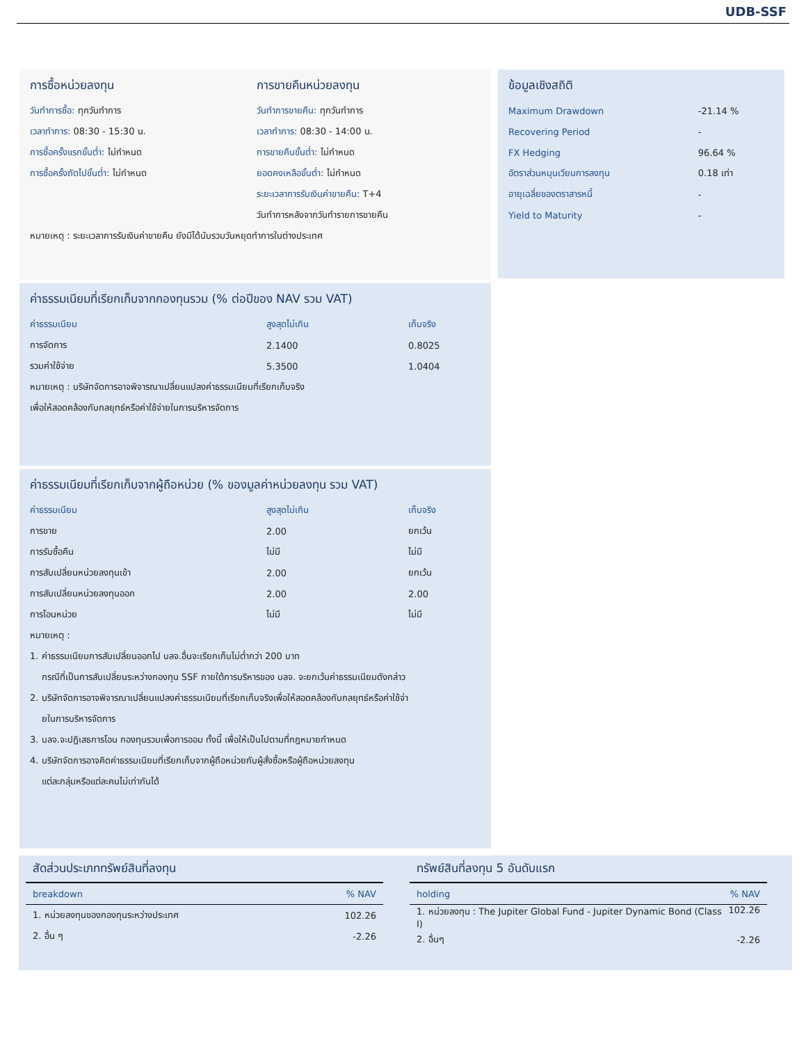UDB-SSF
การซื้อหน่วยลงทุน
วันทำการซื้อ: ทุกวันทำการ
เวลาทำการ: 08:30 - 15:30 น.
การซื้อครั้งแรกขั้นต่ำ: ไม่กำหนด
การซื้อครั้งถัดไปขั้นต่ำ: ไม่กำหนด
การขายคืนหน่วยลงทุน
วันทำการขายคืน: ทุกวันทำการ
เวลาทำการ: 08:30 - 14:00 น.
การขายคืนขั้นต่ำ: ไม่กำหนด
ยอดคงเหลือขั้นต่ำ: ไม่กำหนด
ระยะเวลาการรับเงินค่าขายคืน: T+4
วันทำการหลังจากวันทำรายการขายคืน
หมายเหตุ : ระยะเวลาการรับเงินค่าขายคืน ยังมีได้นับรวมวันหยุดทำการในต่างประเทศ
ข้อมูลเชิงสถิติ
| Maximum Drawdown | -21.14 % |
| Recovering Period | - |
| FX Hedging | 96.64 % |
| อัตราส่วนหมุนเวียนการลงทุน | 0.18 เท่า |
| อายุเฉลี่ยของตราสารหนี้ | - |
| Yield to Maturity | - |
ค่าธรรมเนียมที่เรียกเก็บจากกองทุนรวม (% ต่อปีของ NAV รวม VAT)
| ค่าธรรมเนียม | สูงสุดไม่เกิน | เก็บจริง |
| --- | --- | --- |
| การจัดการ | 2.1400 | 0.8025 |
| รวมค่าใช้จ่าย | 5.3500 | 1.0404 |
หมายเหตุ : บริษัทจัดการอาจพิจารณาเปลี่ยนแปลงค่าธรรมเนียมที่เรียกเก็บจริง
เพื่อให้สอดคล้องกับกลยุทธ์หรือค่าใช้จ่ายในการบริหารจัดการ
ค่าธรรมเนียมที่เรียกเก็บจากผู้ถือหน่วย (% ของมูลค่าหน่วยลงทุน รวม VAT)
| ค่าธรรมเนียม | สูงสุดไม่เกิน | เก็บจริง |
| --- | --- | --- |
| การขาย | 2.00 | ยกเว้น |
| การรับซื้อคืน | ไม่มี | ไม่มี |
| การสับเปลี่ยนหน่วยลงทุนเข้า | 2.00 | ยกเว้น |
| การสับเปลี่ยนหน่วยลงทุนออก | 2.00 | 2.00 |
| การโอนหน่วย | ไม่มี | ไม่มี |
หมายเหตุ :
1. ค่าธรรมเนียมการสับเปลี่ยนออกไป บลจ.อื่นจะเรียกเก็บไม่ต่ำกว่า 200 บาท
กรณีที่เป็นการสับเปลี่ยนระหว่างกองทุน SSF ภายใต้การบริหารของ บลจ. จะยกเว้นค่าธรรมเนียมดังกล่าว
2. บริษัทจัดการอาจพิจารณาเปลี่ยนแปลงค่าธรรมเนียมที่เรียกเก็บจริงเพื่อให้สอดคล้องกับกลยุทธ์หรือค่าใช้จ่า
ยในการบริหารจัดการ
3. บลจ.จะปฏิเสธการโอน กองทุนรวมเพื่อการออม ทั้งนี้ เพื่อให้เป็นไปตามที่กฎหมายกำหนด
4. บริษัทจัดการอาจคิดค่าธรรมเนียมที่เรียกเก็บจากผู้ถือหน่วยกับผู้สั่งซื้อหรือผู้ถือหน่วยลงทุน
แต่ละกลุ่มหรือแต่ละคนไม่เท่ากันได้
สัดส่วนประเภททรัพย์สินที่ลงทุน
| breakdown | % NAV |
| --- | --- |
| 1. หน่วยลงทุนของกองทุนระหว่างประเทศ | 102.26 |
| 2. อื่น ๆ | -2.26 |
ทรัพย์สินที่ลงทุน 5 อันดับแรก
| holding | % NAV |
| --- | --- |
| 1. หน่วยลงทุน : The Jupiter Global Fund - Jupiter Dynamic Bond (Class I) | 102.26 |
| 2. อื่นๆ | -2.26 |